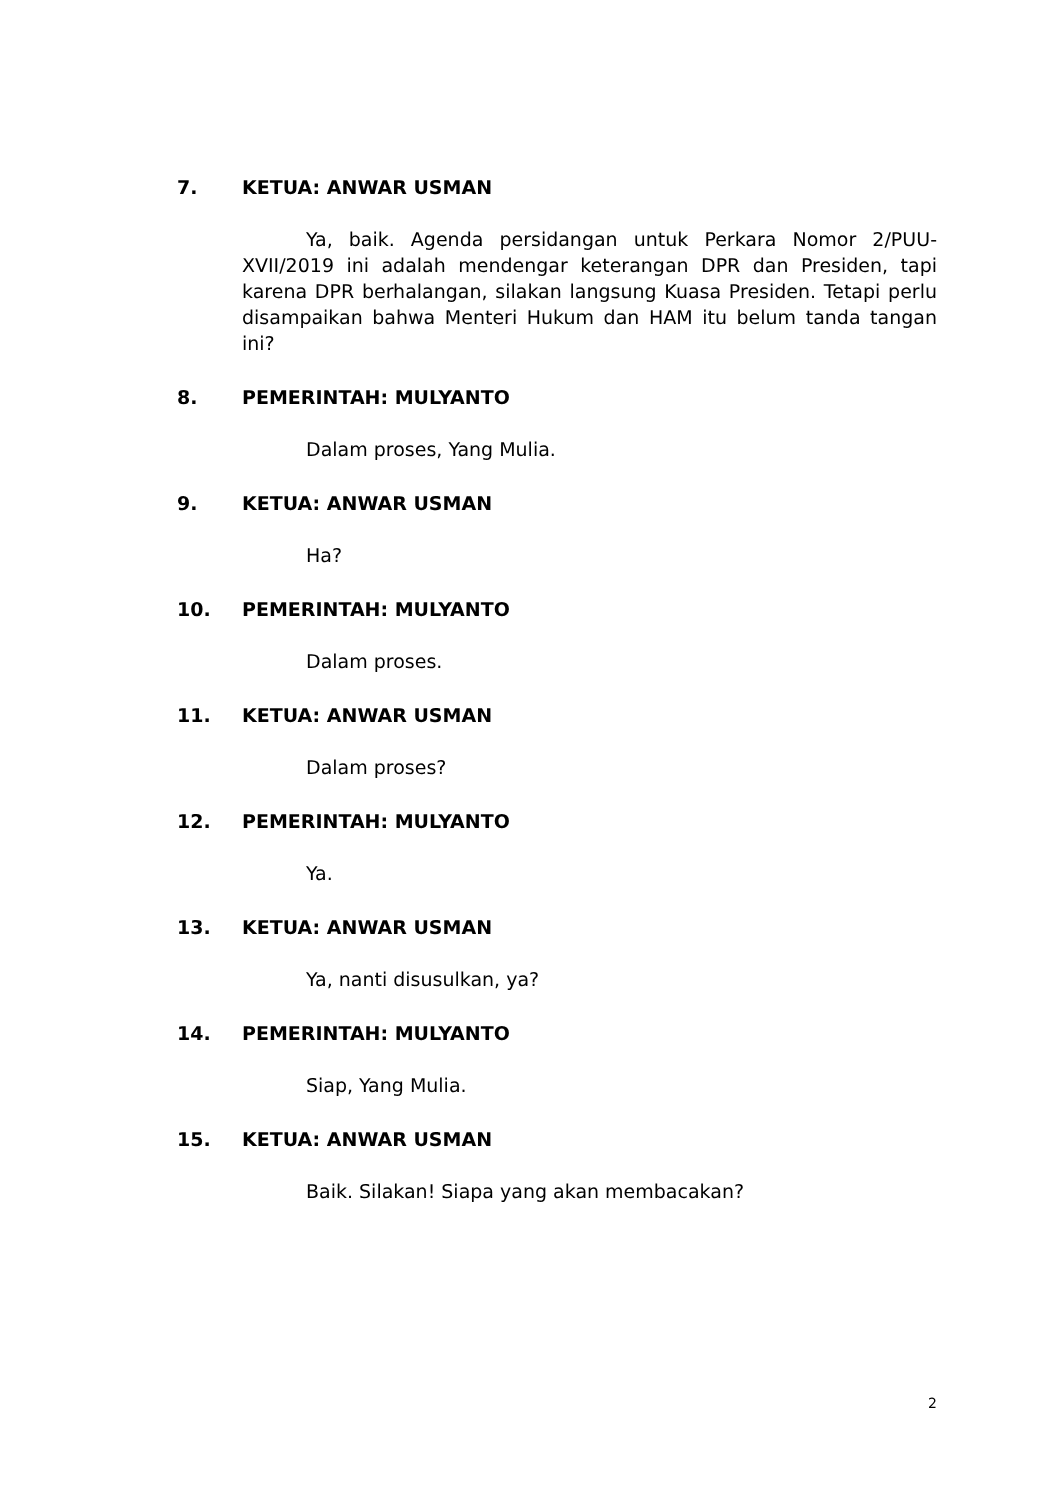7. KETUA: ANWAR USMAN
Ya, baik. Agenda persidangan untuk Perkara Nomor 2/PUU-XVII/2019 ini adalah mendengar keterangan DPR dan Presiden, tapi karena DPR berhalangan, silakan langsung Kuasa Presiden. Tetapi perlu disampaikan bahwa Menteri Hukum dan HAM itu belum tanda tangan ini?
8. PEMERINTAH: MULYANTO
Dalam proses, Yang Mulia.
9. KETUA: ANWAR USMAN
Ha?
10. PEMERINTAH: MULYANTO
Dalam proses.
11. KETUA: ANWAR USMAN
Dalam proses?
12. PEMERINTAH: MULYANTO
Ya.
13. KETUA: ANWAR USMAN
Ya, nanti disusulkan, ya?
14. PEMERINTAH: MULYANTO
Siap, Yang Mulia.
15. KETUA: ANWAR USMAN
Baik. Silakan! Siapa yang akan membacakan?
2